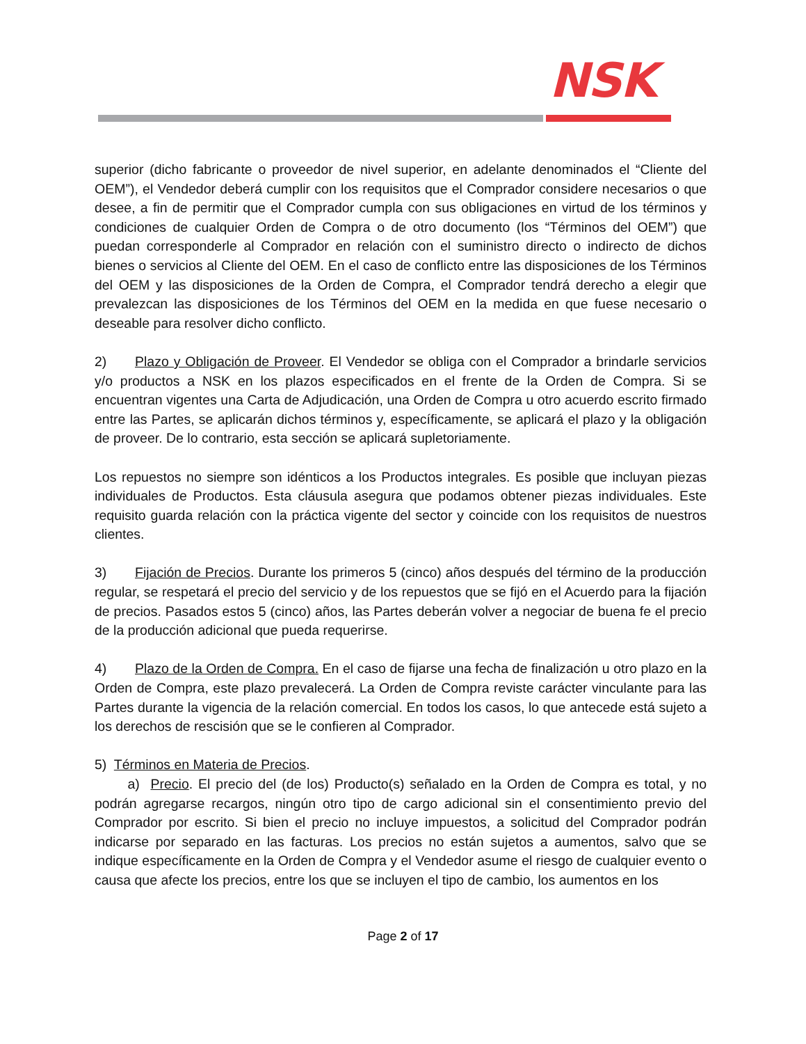NSK
superior (dicho fabricante o proveedor de nivel superior, en adelante denominados el “Cliente del OEM”), el Vendedor deberá cumplir con los requisitos que el Comprador considere necesarios o que desee, a fin de permitir que el Comprador cumpla con sus obligaciones en virtud de los términos y condiciones de cualquier Orden de Compra o de otro documento (los “Términos del OEM”) que puedan corresponderle al Comprador en relación con el suministro directo o indirecto de dichos bienes o servicios al Cliente del OEM. En el caso de conflicto entre las disposiciones de los Términos del OEM y las disposiciones de la Orden de Compra, el Comprador tendrá derecho a elegir que prevalezcan las disposiciones de los Términos del OEM en la medida en que fuese necesario o deseable para resolver dicho conflicto.
2) Plazo y Obligación de Proveer. El Vendedor se obliga con el Comprador a brindarle servicios y/o productos a NSK en los plazos especificados en el frente de la Orden de Compra. Si se encuentran vigentes una Carta de Adjudicación, una Orden de Compra u otro acuerdo escrito firmado entre las Partes, se aplicarán dichos términos y, específicamente, se aplicará el plazo y la obligación de proveer. De lo contrario, esta sección se aplicará supletoriamente.
Los repuestos no siempre son idénticos a los Productos integrales. Es posible que incluyan piezas individuales de Productos. Esta cláusula asegura que podamos obtener piezas individuales. Este requisito guarda relación con la práctica vigente del sector y coincide con los requisitos de nuestros clientes.
3) Fijación de Precios. Durante los primeros 5 (cinco) años después del término de la producción regular, se respetará el precio del servicio y de los repuestos que se fijó en el Acuerdo para la fijación de precios. Pasados estos 5 (cinco) años, las Partes deberán volver a negociar de buena fe el precio de la producción adicional que pueda requerirse.
4) Plazo de la Orden de Compra. En el caso de fijarse una fecha de finalización u otro plazo en la Orden de Compra, este plazo prevalecerá. La Orden de Compra reviste carácter vinculante para las Partes durante la vigencia de la relación comercial. En todos los casos, lo que antecede está sujeto a los derechos de rescisión que se le confieren al Comprador.
5) Términos en Materia de Precios.
a) Precio. El precio del (de los) Producto(s) señalado en la Orden de Compra es total, y no podrán agregarse recargos, ningún otro tipo de cargo adicional sin el consentimiento previo del Comprador por escrito. Si bien el precio no incluye impuestos, a solicitud del Comprador podrán indicarse por separado en las facturas. Los precios no están sujetos a aumentos, salvo que se indique específicamente en la Orden de Compra y el Vendedor asume el riesgo de cualquier evento o causa que afecte los precios, entre los que se incluyen el tipo de cambio, los aumentos en los
Page 2 of 17